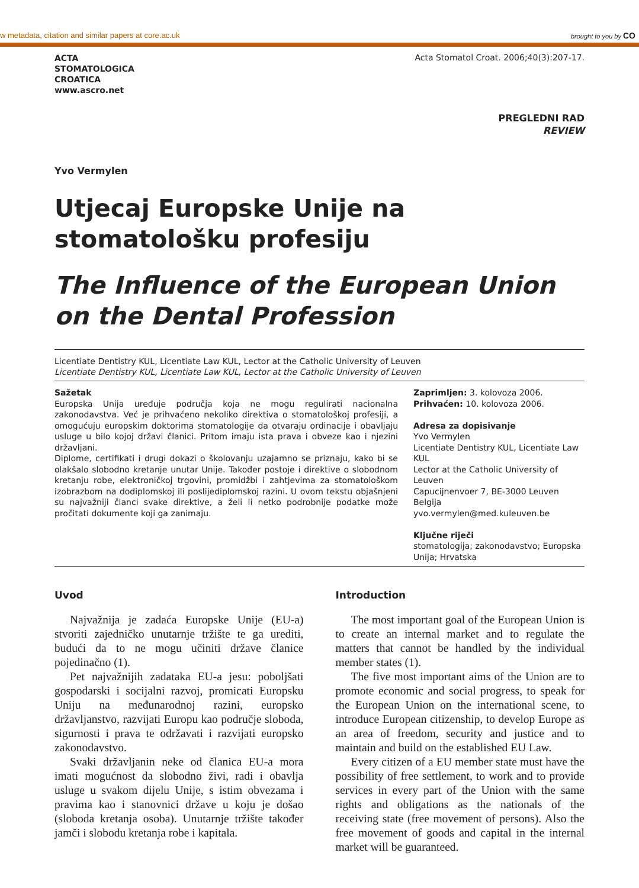w metadata, citation and similar papers at core.ac.uk brought to you by CO
ACTA
STOMATOLOGICA
CROATICA
www.ascro.net
Acta Stomatol Croat. 2006;40(3):207-17.
PREGLEDNI RAD
REVIEW
Yvo Vermylen
Utjecaj Europske Unije na stomatološku profesiju
The Influence of the European Union
on the Dental Profession
Licentiate Dentistry KUL, Licentiate Law KUL, Lector at the Catholic University of Leuven
Licentiate Dentistry KUL, Licentiate Law KUL, Lector at the Catholic University of Leuven
Sažetak
Europska Unija uređuje područja koja ne mogu regulirati nacionalna zakonodavstva. Već je prihvaćeno nekoliko direktiva o stomatološkoj profesiji, a omogućuju europskim doktorima stomatologije da otvaraju ordinacije i obavljaju usluge u bilo kojoj državi članici. Pritom imaju ista prava i obveze kao i njezini državljani.
Diplome, certifikati i drugi dokazi o školovanju uzajamno se priznaju, kako bi se olakšalo slobodno kretanje unutar Unije. Također postoje i direktive o slobodnom kretanju robe, elektroničkoj trgovini, promidžbi i zahtjevima za stomatološkom izobrazbom na dodiplomskoj ili poslijediplomskoj razini. U ovom tekstu objašnjeni su najvažniji članci svake direktive, a želi li netko podrobnije podatke može pročitati dokumente koji ga zanimaju.
Zaprimljen: 3. kolovoza 2006.
Prihvaćen: 10. kolovoza 2006.
Adresa za dopisivanje
Yvo Vermylen
Licentiate Dentistry KUL, Licentiate Law KUL
Lector at the Catholic University of Leuven
Capucijnenvoer 7, BE-3000 Leuven
Belgija
yvo.vermylen@med.kuleuven.be
Ključne riječi
stomatologija; zakonodavstvo; Europska Unija; Hrvatska
Uvod
Najvažnija je zadaća Europske Unije (EU-a) stvoriti zajedničko unutarnje tržište te ga urediti, budući da to ne mogu učiniti države članice pojedinačno (1).
Pet najvažnijih zadataka EU-a jesu: poboljšati gospodarski i socijalni razvoj, promicati Europsku Uniju na međunarodnoj razini, europsko državljanstvo, razvijati Europu kao područje sloboda, sigurnosti i prava te održavati i razvijati europsko zakonodavstvo.
Svaki državljanin neke od članica EU-a mora imati mogućnost da slobodno živi, radi i obavlja usluge u svakom dijelu Unije, s istim obvezama i pravima kao i stanovnici države u koju je došao (sloboda kretanja osoba). Unutarnje tržište također jamči i slobodu kretanja robe i kapitala.
Introduction
The most important goal of the European Union is to create an internal market and to regulate the matters that cannot be handled by the individual member states (1).
The five most important aims of the Union are to promote economic and social progress, to speak for the European Union on the international scene, to introduce European citizenship, to develop Europe as an area of freedom, security and justice and to maintain and build on the established EU Law.
Every citizen of a EU member state must have the possibility of free settlement, to work and to provide services in every part of the Union with the same rights and obligations as the nationals of the receiving state (free movement of persons). Also the free movement of goods and capital in the internal market will be guaranteed.